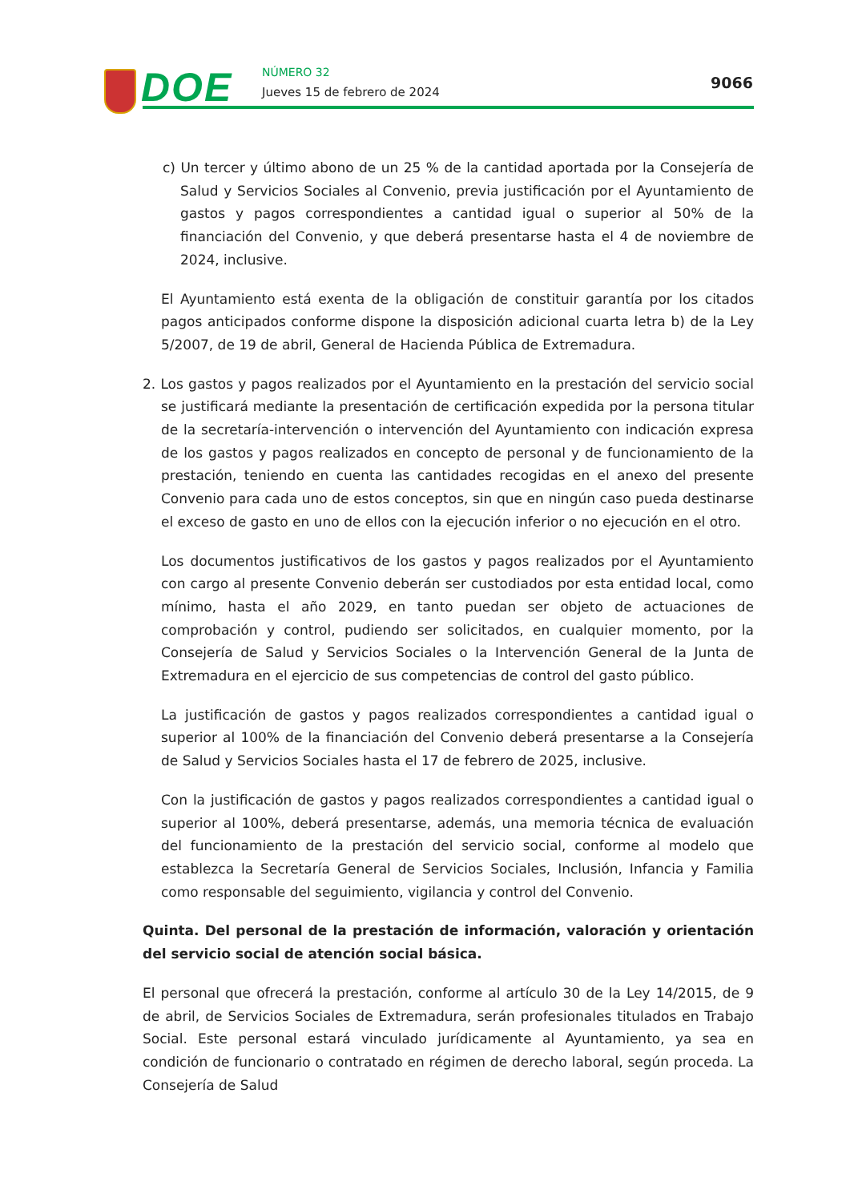DOE NÚMERO 32
Jueves 15 de febrero de 2024
9066
c) Un tercer y último abono de un 25 % de la cantidad aportada por la Consejería de Salud y Servicios Sociales al Convenio, previa justificación por el Ayuntamiento de gastos y pagos correspondientes a cantidad igual o superior al 50% de la financiación del Convenio, y que deberá presentarse hasta el 4 de noviembre de 2024, inclusive.
El Ayuntamiento está exenta de la obligación de constituir garantía por los citados pagos anticipados conforme dispone la disposición adicional cuarta letra b) de la Ley 5/2007, de 19 de abril, General de Hacienda Pública de Extremadura.
2. Los gastos y pagos realizados por el Ayuntamiento en la prestación del servicio social se justificará mediante la presentación de certificación expedida por la persona titular de la secretaría-intervención o intervención del Ayuntamiento con indicación expresa de los gastos y pagos realizados en concepto de personal y de funcionamiento de la prestación, teniendo en cuenta las cantidades recogidas en el anexo del presente Convenio para cada uno de estos conceptos, sin que en ningún caso pueda destinarse el exceso de gasto en uno de ellos con la ejecución inferior o no ejecución en el otro.
Los documentos justificativos de los gastos y pagos realizados por el Ayuntamiento con cargo al presente Convenio deberán ser custodiados por esta entidad local, como mínimo, hasta el año 2029, en tanto puedan ser objeto de actuaciones de comprobación y control, pudiendo ser solicitados, en cualquier momento, por la Consejería de Salud y Servicios Sociales o la Intervención General de la Junta de Extremadura en el ejercicio de sus competencias de control del gasto público.
La justificación de gastos y pagos realizados correspondientes a cantidad igual o superior al 100% de la financiación del Convenio deberá presentarse a la Consejería de Salud y Servicios Sociales hasta el 17 de febrero de 2025, inclusive.
Con la justificación de gastos y pagos realizados correspondientes a cantidad igual o superior al 100%, deberá presentarse, además, una memoria técnica de evaluación del funcionamiento de la prestación del servicio social, conforme al modelo que establezca la Secretaría General de Servicios Sociales, Inclusión, Infancia y Familia como responsable del seguimiento, vigilancia y control del Convenio.
Quinta. Del personal de la prestación de información, valoración y orientación del servicio social de atención social básica.
El personal que ofrecerá la prestación, conforme al artículo 30 de la Ley 14/2015, de 9 de abril, de Servicios Sociales de Extremadura, serán profesionales titulados en Trabajo Social. Este personal estará vinculado jurídicamente al Ayuntamiento, ya sea en condición de funcionario o contratado en régimen de derecho laboral, según proceda. La Consejería de Salud